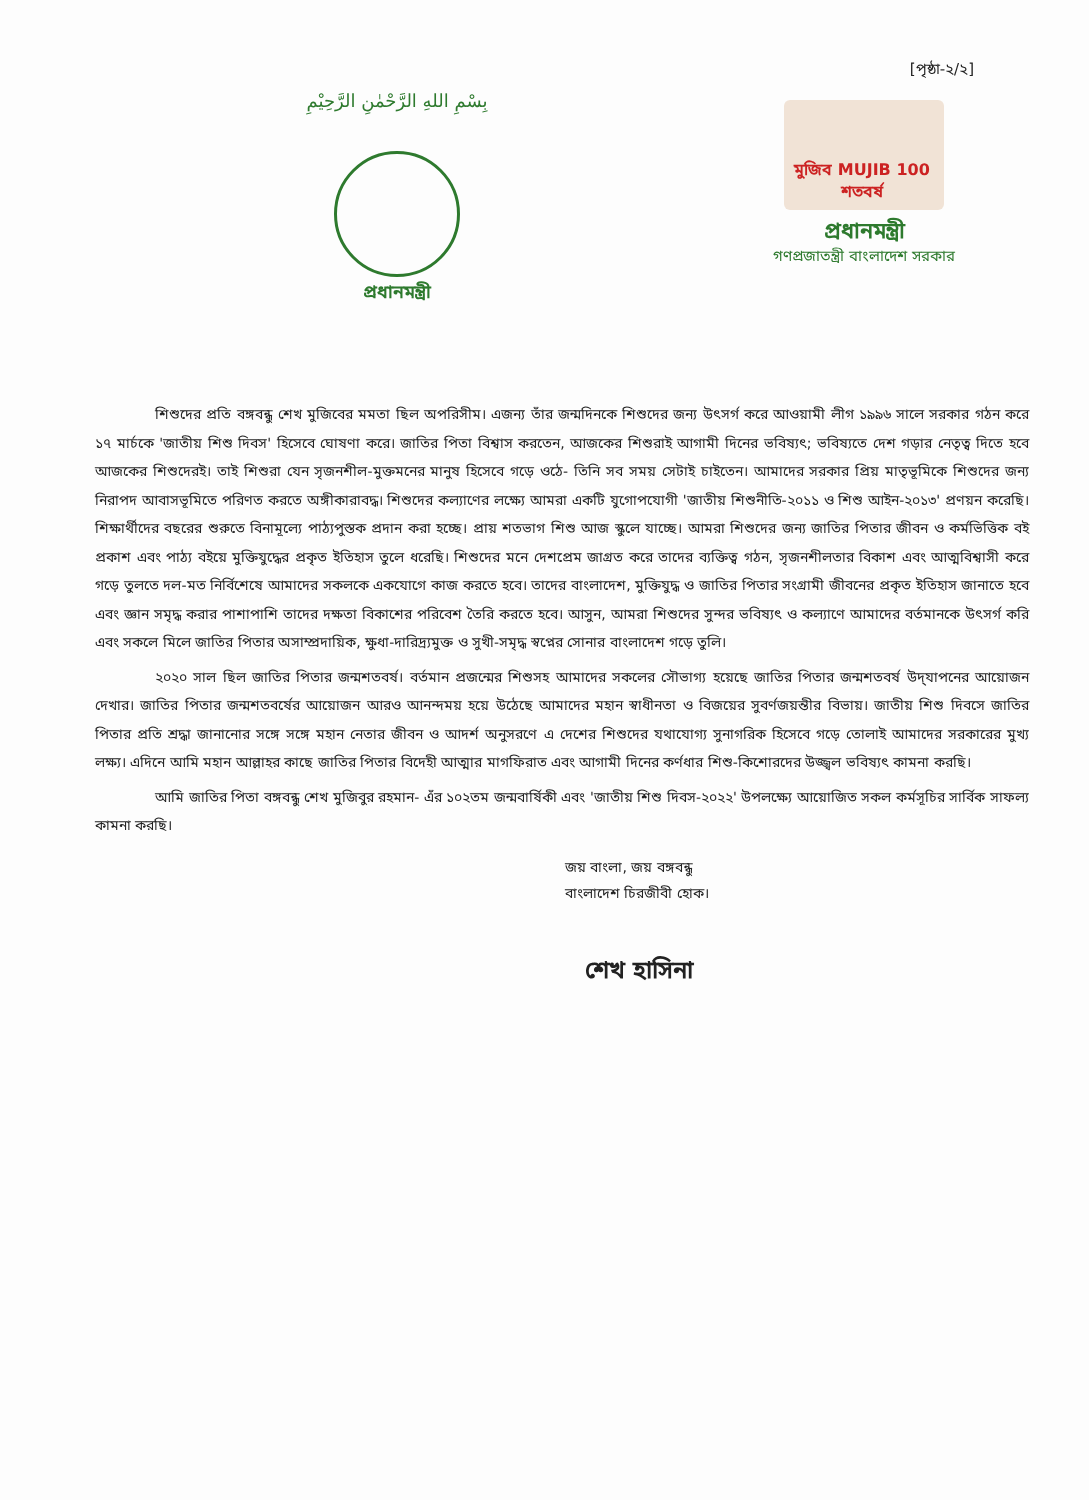[পৃষ্ঠা-২/২]
بِسْمِ اللهِ الرَّحْمٰنِ الرَّحِيْمِ
প্রধানমন্ত্রী
মুজিব MUJIB 100 শতবর্ষ
প্রধানমন্ত্রী
গণপ্রজাতন্ত্রী বাংলাদেশ সরকার
শিশুদের প্রতি বঙ্গবন্ধু শেখ মুজিবের মমতা ছিল অপরিসীম। এজন্য তাঁর জন্মদিনকে শিশুদের জন্য উৎসর্গ করে আওয়ামী লীগ ১৯৯৬ সালে সরকার গঠন করে ১৭ মার্চকে 'জাতীয় শিশু দিবস' হিসেবে ঘোষণা করে। জাতির পিতা বিশ্বাস করতেন, আজকের শিশুরাই আগামী দিনের ভবিষ্যৎ; ভবিষ্যতে দেশ গড়ার নেতৃত্ব দিতে হবে আজকের শিশুদেরই। তাই শিশুরা যেন সৃজনশীল-মুক্তমনের মানুষ হিসেবে গড়ে ওঠে- তিনি সব সময় সেটাই চাইতেন। আমাদের সরকার প্রিয় মাতৃভূমিকে শিশুদের জন্য নিরাপদ আবাসভূমিতে পরিণত করতে অঙ্গীকারাবদ্ধ। শিশুদের কল্যাণের লক্ষ্যে আমরা একটি যুগোপযোগী 'জাতীয় শিশুনীতি-২০১১ ও শিশু আইন-২০১৩' প্রণয়ন করেছি। শিক্ষার্থীদের বছরের শুরুতে বিনামূল্যে পাঠ্যপুস্তক প্রদান করা হচ্ছে। প্রায় শতভাগ শিশু আজ স্কুলে যাচ্ছে। আমরা শিশুদের জন্য জাতির পিতার জীবন ও কর্মভিত্তিক বই প্রকাশ এবং পাঠ্য বইয়ে মুক্তিযুদ্ধের প্রকৃত ইতিহাস তুলে ধরেছি। শিশুদের মনে দেশপ্রেম জাগ্রত করে তাদের ব্যক্তিত্ব গঠন, সৃজনশীলতার বিকাশ এবং আত্মবিশ্বাসী করে গড়ে তুলতে দল-মত নির্বিশেষে আমাদের সকলকে একযোগে কাজ করতে হবে। তাদের বাংলাদেশ, মুক্তিযুদ্ধ ও জাতির পিতার সংগ্রামী জীবনের প্রকৃত ইতিহাস জানাতে হবে এবং জ্ঞান সমৃদ্ধ করার পাশাপাশি তাদের দক্ষতা বিকাশের পরিবেশ তৈরি করতে হবে। আসুন, আমরা শিশুদের সুন্দর ভবিষ্যৎ ও কল্যাণে আমাদের বর্তমানকে উৎসর্গ করি এবং সকলে মিলে জাতির পিতার অসাম্প্রদায়িক, ক্ষুধা-দারিদ্র্যমুক্ত ও সুখী-সমৃদ্ধ স্বপ্নের সোনার বাংলাদেশ গড়ে তুলি।
২০২০ সাল ছিল জাতির পিতার জন্মশতবর্ষ। বর্তমান প্রজন্মের শিশুসহ আমাদের সকলের সৌভাগ্য হয়েছে জাতির পিতার জন্মশতবর্ষ উদ্‌যাপনের আয়োজন দেখার। জাতির পিতার জন্মশতবর্ষের আয়োজন আরও আনন্দময় হয়ে উঠেছে আমাদের মহান স্বাধীনতা ও বিজয়ের সুবর্ণজয়ন্তীর বিভায়। জাতীয় শিশু দিবসে জাতির পিতার প্রতি শ্রদ্ধা জানানোর সঙ্গে সঙ্গে মহান নেতার জীবন ও আদর্শ অনুসরণে এ দেশের শিশুদের যথাযোগ্য সুনাগরিক হিসেবে গড়ে তোলাই আমাদের সরকারের মুখ্য লক্ষ্য। এদিনে আমি মহান আল্লাহর কাছে জাতির পিতার বিদেহী আত্মার মাগফিরাত এবং আগামী দিনের কর্ণধার শিশু-কিশোরদের উজ্জ্বল ভবিষ্যৎ কামনা করছি।
আমি জাতির পিতা বঙ্গবন্ধু শেখ মুজিবুর রহমান- এঁর ১০২তম জন্মবার্ষিকী এবং 'জাতীয় শিশু দিবস-২০২২' উপলক্ষ্যে আয়োজিত সকল কর্মসূচির সার্বিক সাফল্য কামনা করছি।
জয় বাংলা, জয় বঙ্গবন্ধু
বাংলাদেশ চিরজীবী হোক।
শেখ হাসিনা